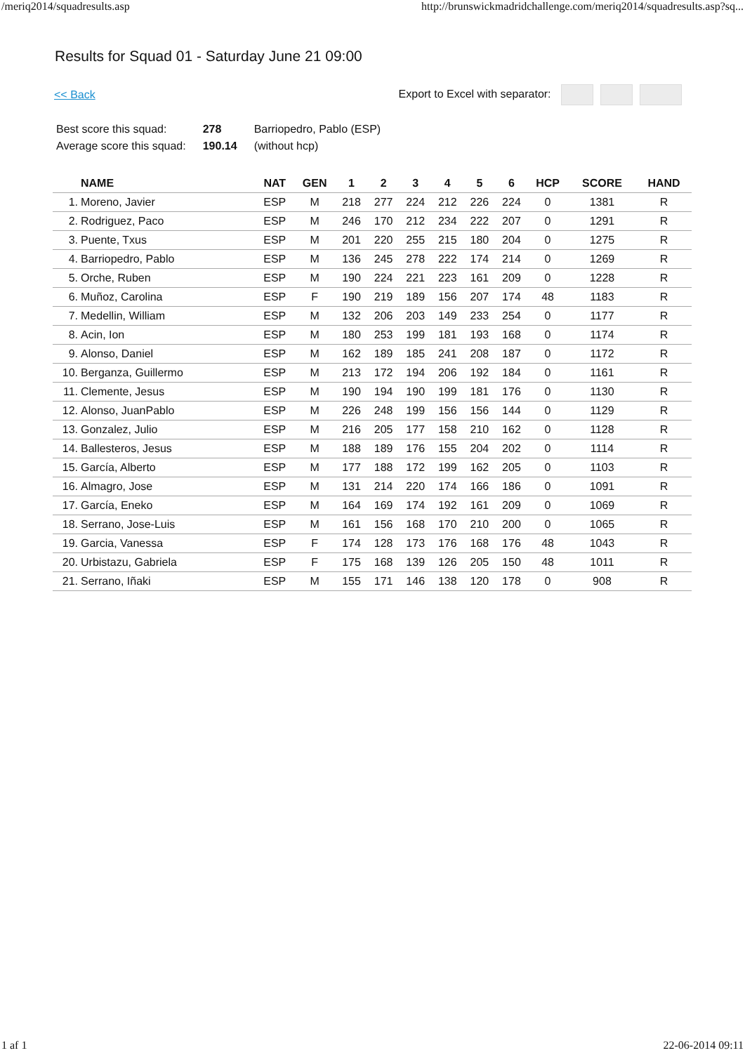/meriq2014/squadresults.asp http://brunswickmadridchallenge.com/meriq2014/squadresults.asp?sq...
Results for Squad 01 - Saturday June 21 09:00
<< Back Export to Excel with separator:
| Best score this squad: | 278 | Barriopedro, Pablo (ESP) |
| Average score this squad: | 190.14 | (without hcp) |
| | NAME | NAT | GEN | 1 | 2 | 3 | 4 | 5 | 6 | HCP | SCORE | HAND |
| --- | --- | --- | --- | --- | --- | --- | --- | --- | --- | --- | --- | --- |
| 1. | Moreno, Javier | ESP | M | 218 | 277 | 224 | 212 | 226 | 224 | 0 | 1381 | R |
| 2. | Rodriguez, Paco | ESP | M | 246 | 170 | 212 | 234 | 222 | 207 | 0 | 1291 | R |
| 3. | Puente, Txus | ESP | M | 201 | 220 | 255 | 215 | 180 | 204 | 0 | 1275 | R |
| 4. | Barriopedro, Pablo | ESP | M | 136 | 245 | 278 | 222 | 174 | 214 | 0 | 1269 | R |
| 5. | Orche, Ruben | ESP | M | 190 | 224 | 221 | 223 | 161 | 209 | 0 | 1228 | R |
| 6. | Muñoz, Carolina | ESP | F | 190 | 219 | 189 | 156 | 207 | 174 | 48 | 1183 | R |
| 7. | Medellin, William | ESP | M | 132 | 206 | 203 | 149 | 233 | 254 | 0 | 1177 | R |
| 8. | Acin, Ion | ESP | M | 180 | 253 | 199 | 181 | 193 | 168 | 0 | 1174 | R |
| 9. | Alonso, Daniel | ESP | M | 162 | 189 | 185 | 241 | 208 | 187 | 0 | 1172 | R |
| 10. | Berganza, Guillermo | ESP | M | 213 | 172 | 194 | 206 | 192 | 184 | 0 | 1161 | R |
| 11. | Clemente, Jesus | ESP | M | 190 | 194 | 190 | 199 | 181 | 176 | 0 | 1130 | R |
| 12. | Alonso, JuanPablo | ESP | M | 226 | 248 | 199 | 156 | 156 | 144 | 0 | 1129 | R |
| 13. | Gonzalez, Julio | ESP | M | 216 | 205 | 177 | 158 | 210 | 162 | 0 | 1128 | R |
| 14. | Ballesteros, Jesus | ESP | M | 188 | 189 | 176 | 155 | 204 | 202 | 0 | 1114 | R |
| 15. | García, Alberto | ESP | M | 177 | 188 | 172 | 199 | 162 | 205 | 0 | 1103 | R |
| 16. | Almagro, Jose | ESP | M | 131 | 214 | 220 | 174 | 166 | 186 | 0 | 1091 | R |
| 17. | García, Eneko | ESP | M | 164 | 169 | 174 | 192 | 161 | 209 | 0 | 1069 | R |
| 18. | Serrano, Jose-Luis | ESP | M | 161 | 156 | 168 | 170 | 210 | 200 | 0 | 1065 | R |
| 19. | Garcia, Vanessa | ESP | F | 174 | 128 | 173 | 176 | 168 | 176 | 48 | 1043 | R |
| 20. | Urbistazu, Gabriela | ESP | F | 175 | 168 | 139 | 126 | 205 | 150 | 48 | 1011 | R |
| 21. | Serrano, Iñaki | ESP | M | 155 | 171 | 146 | 138 | 120 | 178 | 0 | 908 | R |
1 af 1 22-06-2014 09:11